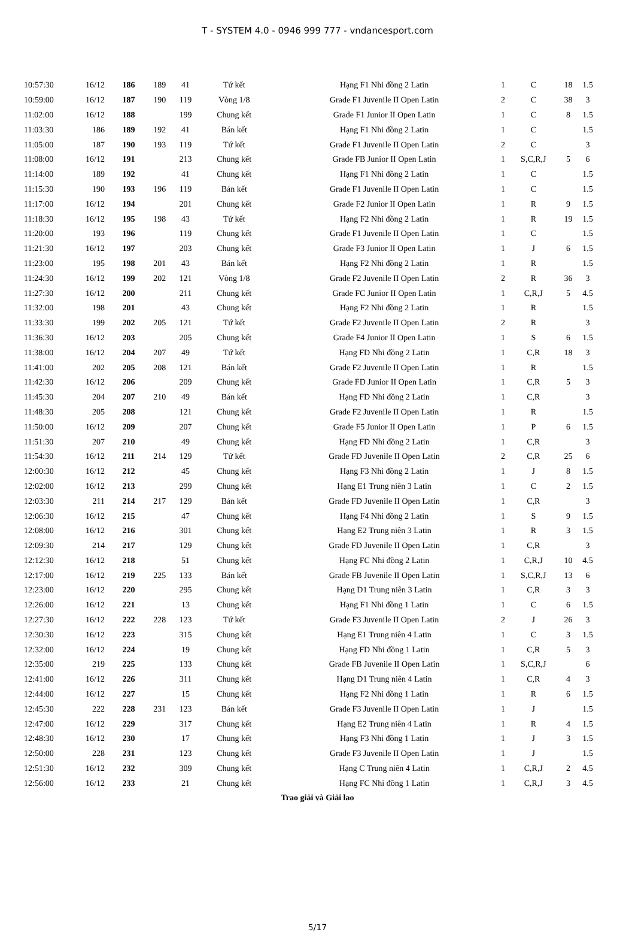T - SYSTEM 4.0 - 0946 999 777 - vndancesport.com
| 10:57:30 | 16/12 | 186 | 189 | 41 | Tứ kết | Hạng F1 Nhi đồng 2 Latin | 1 | C | 18 | 1.5 |
| 10:59:00 | 16/12 | 187 | 190 | 119 | Vòng 1/8 | Grade F1 Juvenile II Open Latin | 2 | C | 38 | 3 |
| 11:02:00 | 16/12 | 188 | | 199 | Chung kết | Grade F1 Junior II Open Latin | 1 | C | 8 | 1.5 |
| 11:03:30 | 186 | 189 | 192 | 41 | Bán kết | Hạng F1 Nhi đồng 2 Latin | 1 | C | | 1.5 |
| 11:05:00 | 187 | 190 | 193 | 119 | Tứ kết | Grade F1 Juvenile II Open Latin | 2 | C | | 3 |
| 11:08:00 | 16/12 | 191 | | 213 | Chung kết | Grade FB Junior II Open Latin | 1 | S,C,R,J | 5 | 6 |
| 11:14:00 | 189 | 192 | | 41 | Chung kết | Hạng F1 Nhi đồng 2 Latin | 1 | C | | 1.5 |
| 11:15:30 | 190 | 193 | 196 | 119 | Bán kết | Grade F1 Juvenile II Open Latin | 1 | C | | 1.5 |
| 11:17:00 | 16/12 | 194 | | 201 | Chung kết | Grade F2 Junior II Open Latin | 1 | R | 9 | 1.5 |
| 11:18:30 | 16/12 | 195 | 198 | 43 | Tứ kết | Hạng F2 Nhi đồng 2 Latin | 1 | R | 19 | 1.5 |
| 11:20:00 | 193 | 196 | | 119 | Chung kết | Grade F1 Juvenile II Open Latin | 1 | C | | 1.5 |
| 11:21:30 | 16/12 | 197 | | 203 | Chung kết | Grade F3 Junior II Open Latin | 1 | J | 6 | 1.5 |
| 11:23:00 | 195 | 198 | 201 | 43 | Bán kết | Hạng F2 Nhi đồng 2 Latin | 1 | R | | 1.5 |
| 11:24:30 | 16/12 | 199 | 202 | 121 | Vòng 1/8 | Grade F2 Juvenile II Open Latin | 2 | R | 36 | 3 |
| 11:27:30 | 16/12 | 200 | | 211 | Chung kết | Grade FC Junior II Open Latin | 1 | C,R,J | 5 | 4.5 |
| 11:32:00 | 198 | 201 | | 43 | Chung kết | Hạng F2 Nhi đồng 2 Latin | 1 | R | | 1.5 |
| 11:33:30 | 199 | 202 | 205 | 121 | Tứ kết | Grade F2 Juvenile II Open Latin | 2 | R | | 3 |
| 11:36:30 | 16/12 | 203 | | 205 | Chung kết | Grade F4 Junior II Open Latin | 1 | S | 6 | 1.5 |
| 11:38:00 | 16/12 | 204 | 207 | 49 | Tứ kết | Hạng FD Nhi đồng 2 Latin | 1 | C,R | 18 | 3 |
| 11:41:00 | 202 | 205 | 208 | 121 | Bán kết | Grade F2 Juvenile II Open Latin | 1 | R | | 1.5 |
| 11:42:30 | 16/12 | 206 | | 209 | Chung kết | Grade FD Junior II Open Latin | 1 | C,R | 5 | 3 |
| 11:45:30 | 204 | 207 | 210 | 49 | Bán kết | Hạng FD Nhi đồng 2 Latin | 1 | C,R | | 3 |
| 11:48:30 | 205 | 208 | | 121 | Chung kết | Grade F2 Juvenile II Open Latin | 1 | R | | 1.5 |
| 11:50:00 | 16/12 | 209 | | 207 | Chung kết | Grade F5 Junior II Open Latin | 1 | P | 6 | 1.5 |
| 11:51:30 | 207 | 210 | | 49 | Chung kết | Hạng FD Nhi đồng 2 Latin | 1 | C,R | | 3 |
| 11:54:30 | 16/12 | 211 | 214 | 129 | Tứ kết | Grade FD Juvenile II Open Latin | 2 | C,R | 25 | 6 |
| 12:00:30 | 16/12 | 212 | | 45 | Chung kết | Hạng F3 Nhi đồng 2 Latin | 1 | J | 8 | 1.5 |
| 12:02:00 | 16/12 | 213 | | 299 | Chung kết | Hạng E1 Trung niên 3 Latin | 1 | C | 2 | 1.5 |
| 12:03:30 | 211 | 214 | 217 | 129 | Bán kết | Grade FD Juvenile II Open Latin | 1 | C,R | | 3 |
| 12:06:30 | 16/12 | 215 | | 47 | Chung kết | Hạng F4 Nhi đồng 2 Latin | 1 | S | 9 | 1.5 |
| 12:08:00 | 16/12 | 216 | | 301 | Chung kết | Hạng E2 Trung niên 3 Latin | 1 | R | 3 | 1.5 |
| 12:09:30 | 214 | 217 | | 129 | Chung kết | Grade FD Juvenile II Open Latin | 1 | C,R | | 3 |
| 12:12:30 | 16/12 | 218 | | 51 | Chung kết | Hạng FC Nhi đồng 2 Latin | 1 | C,R,J | 10 | 4.5 |
| 12:17:00 | 16/12 | 219 | 225 | 133 | Bán kết | Grade FB Juvenile II Open Latin | 1 | S,C,R,J | 13 | 6 |
| 12:23:00 | 16/12 | 220 | | 295 | Chung kết | Hạng D1 Trung niên 3 Latin | 1 | C,R | 3 | 3 |
| 12:26:00 | 16/12 | 221 | | 13 | Chung kết | Hạng F1 Nhi đồng 1 Latin | 1 | C | 6 | 1.5 |
| 12:27:30 | 16/12 | 222 | 228 | 123 | Tứ kết | Grade F3 Juvenile II Open Latin | 2 | J | 26 | 3 |
| 12:30:30 | 16/12 | 223 | | 315 | Chung kết | Hạng E1 Trung niên 4 Latin | 1 | C | 3 | 1.5 |
| 12:32:00 | 16/12 | 224 | | 19 | Chung kết | Hạng FD Nhi đồng 1 Latin | 1 | C,R | 5 | 3 |
| 12:35:00 | 219 | 225 | | 133 | Chung kết | Grade FB Juvenile II Open Latin | 1 | S,C,R,J | | 6 |
| 12:41:00 | 16/12 | 226 | | 311 | Chung kết | Hạng D1 Trung niên 4 Latin | 1 | C,R | 4 | 3 |
| 12:44:00 | 16/12 | 227 | | 15 | Chung kết | Hạng F2 Nhi đồng 1 Latin | 1 | R | 6 | 1.5 |
| 12:45:30 | 222 | 228 | 231 | 123 | Bán kết | Grade F3 Juvenile II Open Latin | 1 | J | | 1.5 |
| 12:47:00 | 16/12 | 229 | | 317 | Chung kết | Hạng E2 Trung niên 4 Latin | 1 | R | 4 | 1.5 |
| 12:48:30 | 16/12 | 230 | | 17 | Chung kết | Hạng F3 Nhi đồng 1 Latin | 1 | J | 3 | 1.5 |
| 12:50:00 | 228 | 231 | | 123 | Chung kết | Grade F3 Juvenile II Open Latin | 1 | J | | 1.5 |
| 12:51:30 | 16/12 | 232 | | 309 | Chung kết | Hạng C Trung niên 4 Latin | 1 | C,R,J | 2 | 4.5 |
| 12:56:00 | 16/12 | 233 | | 21 | Chung kết | Hạng FC Nhi đồng 1 Latin | 1 | C,R,J | 3 | 4.5 |
Trao giải và Giải lao
5/17